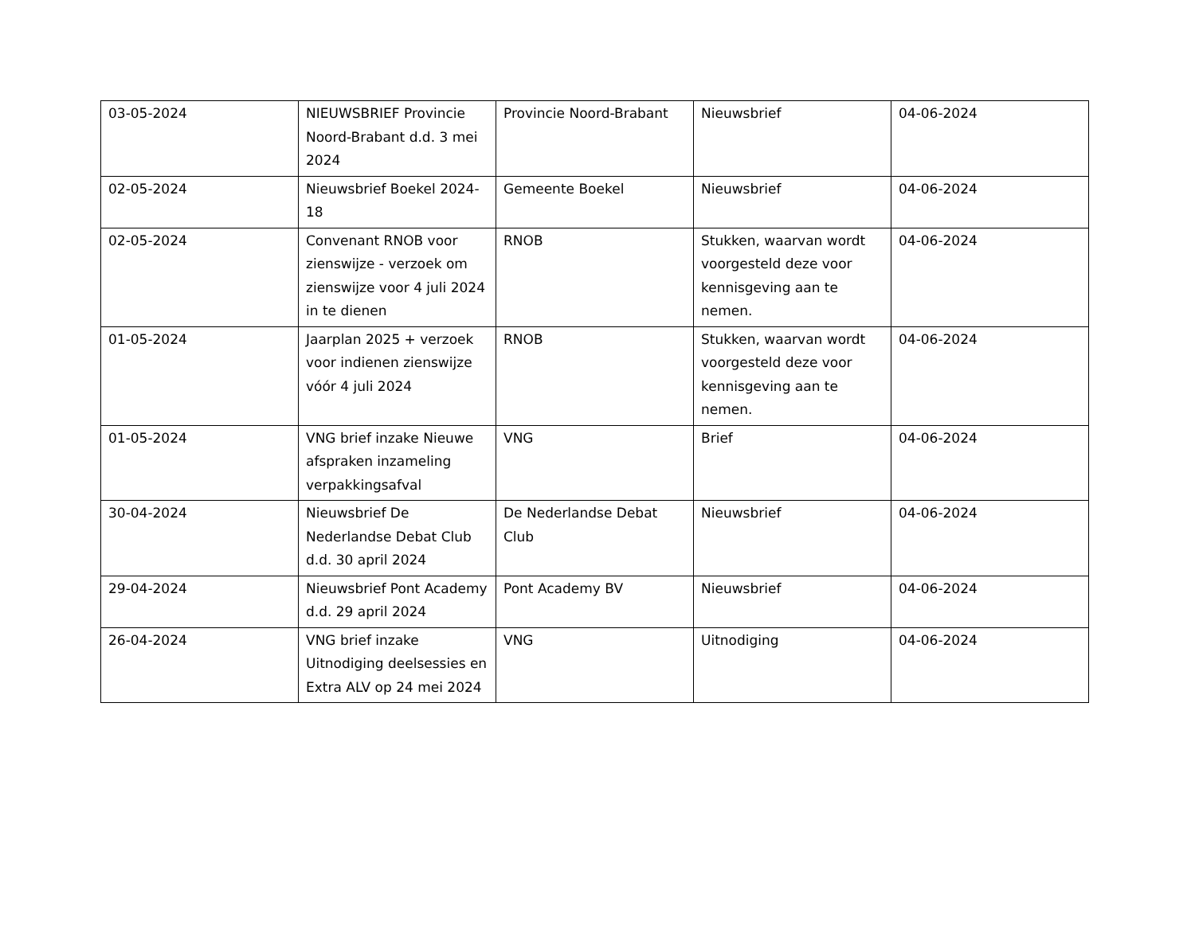| 03-05-2024 | NIEUWSBRIEF Provincie Noord-Brabant d.d. 3 mei 2024 | Provincie Noord-Brabant | Nieuwsbrief | 04-06-2024 |
| 02-05-2024 | Nieuwsbrief Boekel 2024-18 | Gemeente Boekel | Nieuwsbrief | 04-06-2024 |
| 02-05-2024 | Convenant RNOB voor zienswijze - verzoek om zienswijze voor 4 juli 2024 in te dienen | RNOB | Stukken, waarvan wordt voorgesteld deze voor kennisgeving aan te nemen. | 04-06-2024 |
| 01-05-2024 | Jaarplan 2025 + verzoek voor indienen zienswijze vóór 4 juli 2024 | RNOB | Stukken, waarvan wordt voorgesteld deze voor kennisgeving aan te nemen. | 04-06-2024 |
| 01-05-2024 | VNG brief inzake Nieuwe afspraken inzameling verpakkingsafval | VNG | Brief | 04-06-2024 |
| 30-04-2024 | Nieuwsbrief De Nederlandse Debat Club d.d. 30 april 2024 | De Nederlandse Debat Club | Nieuwsbrief | 04-06-2024 |
| 29-04-2024 | Nieuwsbrief Pont Academy d.d. 29 april 2024 | Pont Academy BV | Nieuwsbrief | 04-06-2024 |
| 26-04-2024 | VNG brief inzake Uitnodiging deelsessies en Extra ALV op 24 mei 2024 | VNG | Uitnodiging | 04-06-2024 |